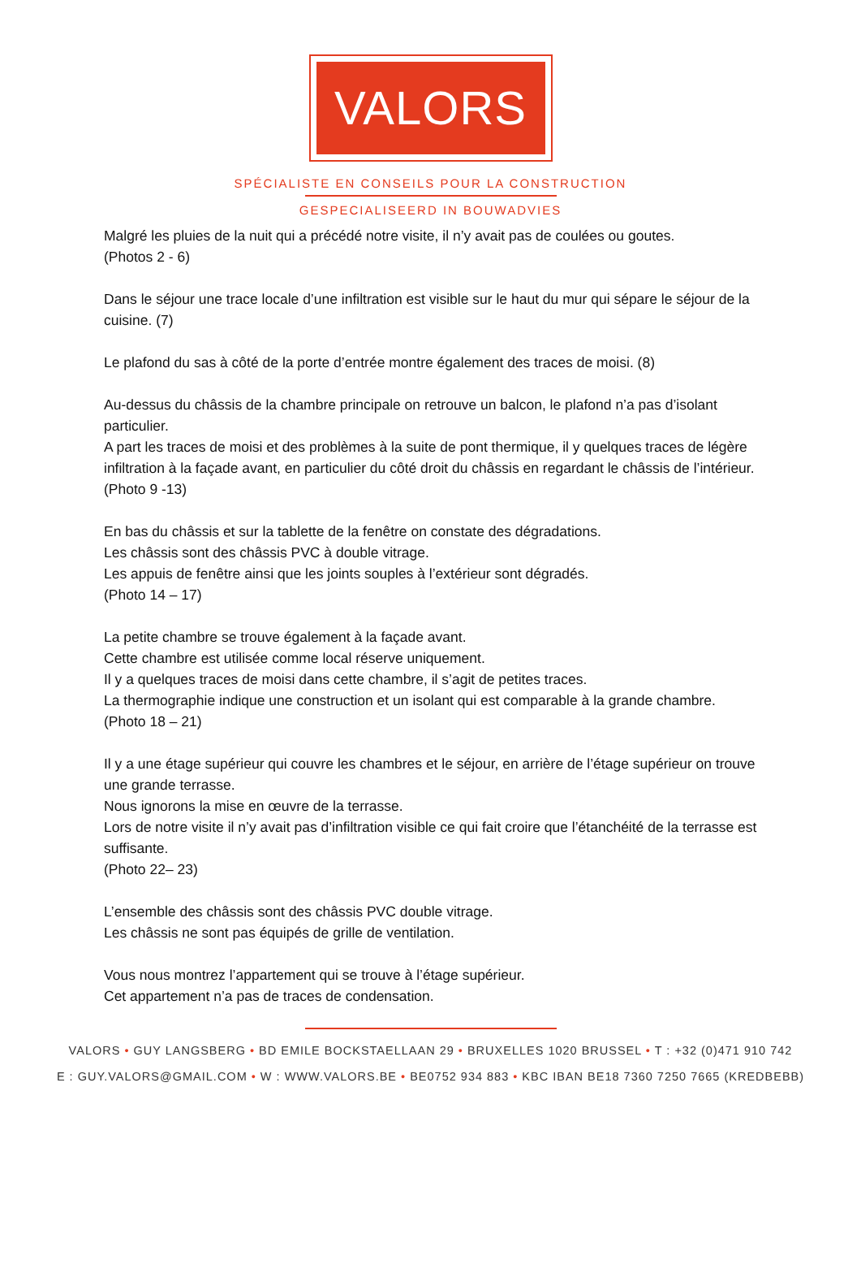VALORS
SPÉCIALISTE EN CONSEILS POUR LA CONSTRUCTION
GESPECIALISEERD IN BOUWADVIES
Malgré les pluies de la nuit qui a précédé notre visite, il n’y avait pas de coulées ou goutes.
(Photos 2 - 6)
Dans le séjour une trace locale d’une infiltration est visible sur le haut du mur qui sépare le séjour de la cuisine. (7)
Le plafond du sas à côté de la porte d’entrée montre également des traces de moisi. (8)
Au-dessus du châssis de la chambre principale on retrouve un balcon, le plafond n’a pas d’isolant particulier.
A part les traces de moisi et des problèmes à la suite de pont thermique, il y quelques traces de légère infiltration à la façade avant, en particulier du côté droit du châssis en regardant le châssis de l’intérieur.
(Photo 9 -13)
En bas du châssis et sur la tablette de la fenêtre on constate des dégradations.
Les châssis sont des châssis PVC à double vitrage.
Les appuis de fenêtre ainsi que les joints souples à l’extérieur sont dégradés.
(Photo 14 – 17)
La petite chambre se trouve également à la façade avant.
Cette chambre est utilisée comme local réserve uniquement.
Il y a quelques traces de moisi dans cette chambre, il s’agit de petites traces.
La thermographie indique une construction et un isolant qui est comparable à la grande chambre.
(Photo 18 – 21)
Il y a une étage supérieur qui couvre les chambres et le séjour, en arrière de l’étage supérieur on trouve une grande terrasse.
Nous ignorons la mise en œuvre de la terrasse.
Lors de notre visite il n’y avait pas d’infiltration visible ce qui fait croire que l’étanchéité de la terrasse est suffisante.
(Photo 22– 23)
L’ensemble des châssis sont des châssis PVC double vitrage.
Les châssis ne sont pas équipés de grille de ventilation.
Vous nous montrez l’appartement qui se trouve à l’étage supérieur.
Cet appartement n’a pas de traces de condensation.
VALORS • GUY LANGSBERG • BD EMILE BOCKSTAELLAAN 29 • BRUXELLES 1020 BRUSSEL • T : +32 (0)471 910 742
E : GUY.VALORS@GMAIL.COM • W : WWW.VALORS.BE • BE0752 934 883 • KBC IBAN BE18 7360 7250 7665 (KREDBEBB)